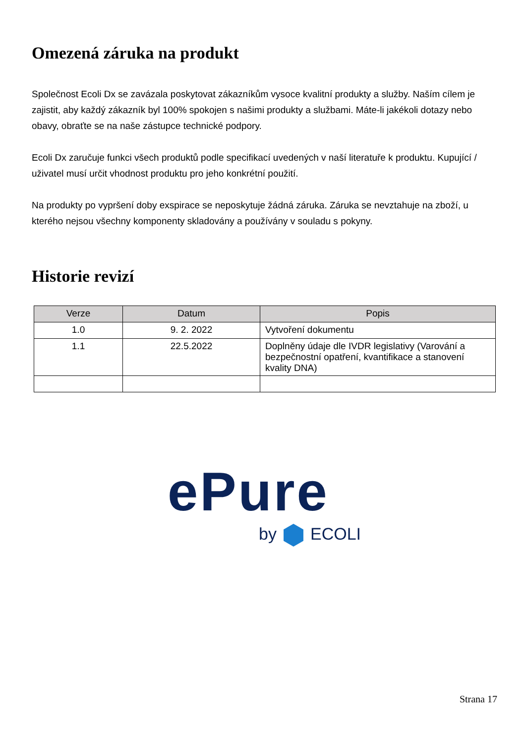Omezená záruka na produkt
Společnost Ecoli Dx se zavázala poskytovat zákazníkům vysoce kvalitní produkty a služby. Naším cílem je zajistit, aby každý zákazník byl 100% spokojen s našimi produkty a službami. Máte-li jakékoli dotazy nebo obavy, obraťte se na naše zástupce technické podpory.
Ecoli Dx zaručuje funkci všech produktů podle specifikací uvedených v naší literatuře k produktu. Kupující / uživatel musí určit vhodnost produktu pro jeho konkrétní použití.
Na produkty po vypršení doby exspirace se neposkytuje žádná záruka. Záruka se nevztahuje na zboží, u kterého nejsou všechny komponenty skladovány a používány v souladu s pokyny.
Historie revizí
| Verze | Datum | Popis |
| --- | --- | --- |
| 1.0 | 9. 2. 2022 | Vytvoření dokumentu |
| 1.1 | 22.5.2022 | Doplněny údaje dle IVDR legislativy (Varování a bezpečnostní opatření, kvantifikace a stanovení kvality DNA) |
ePure
by ECOLI
Strana 17